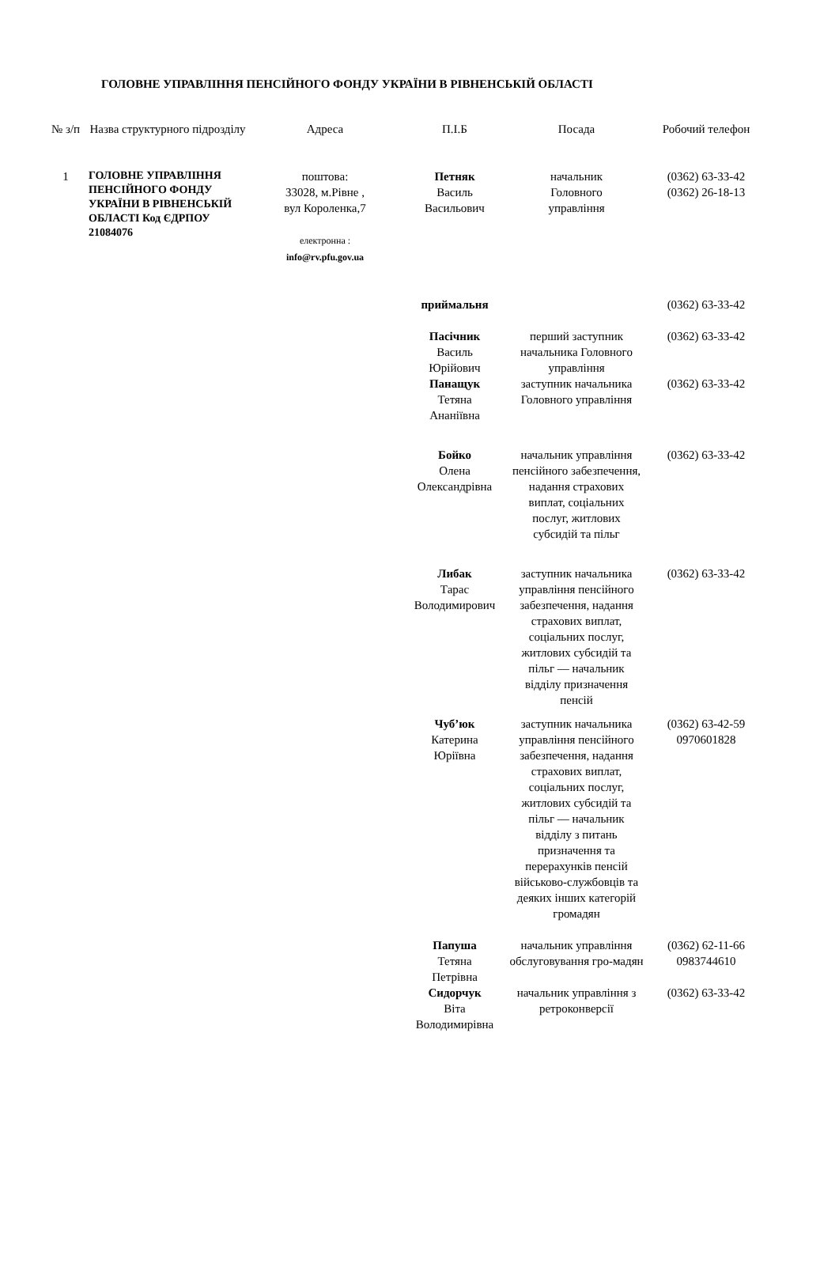ГОЛОВНЕ УПРАВЛІННЯ ПЕНСІЙНОГО ФОНДУ УКРАЇНИ В РІВНЕНСЬКІЙ ОБЛАСТІ
| № з/п | Назва структурного підрозділу | Адреса | П.І.Б | Посада | Робочий телефон |
| --- | --- | --- | --- | --- | --- |
| 1 | ГОЛОВНЕ УПРАВЛІННЯ ПЕНСІЙНОГО ФОНДУ УКРАЇНИ В РІВНЕНСЬКІЙ ОБЛАСТІ Код ЄДРПОУ 21084076 | поштова: 33028, м.Рівне , вул Короленка,7 електронна : info@rv.pfu.gov.ua | Петняк Василь Васильович | начальник Головного управління | (0362) 63-33-42 (0362) 26-18-13 |
| | | | приймальня | | (0362) 63-33-42 |
| | | | Пасічник Василь Юрійович | перший заступник начальника Головного управління | (0362) 63-33-42 |
| | | | Панащук Тетяна Ананіївна | заступник начальника Головного управління | (0362) 63-33-42 |
| | | | Бойко Олена Олександрівна | начальник управління пенсійного забезпечення, надання страхових виплат, соціальних послуг, житлових субсидій та пільг | (0362) 63-33-42 |
| | | | Либак Тарас Володимирович | заступник начальника управління пенсійного забезпечення, надання страхових виплат, соціальних послуг, житлових субсидій та пільг — начальник відділу призначення пенсій | (0362) 63-33-42 |
| | | | Чуб’юк Катерина Юріївна | заступник начальника управління пенсійного забезпечення, надання страхових виплат, соціальних послуг, житлових субсидій та пільг — начальник відділу з питань призначення та перерахунків пенсій військово-службовців та деяких інших категорій громадян | (0362) 63-42-59 0970601828 |
| | | | Папуша Тетяна Петрівна | начальник управління обслуговування гро-мадян | (0362) 62-11-66 0983744610 |
| | | | Сидорчук Віта Володимирівна | начальник управління з ретроконверсії | (0362) 63-33-42 |